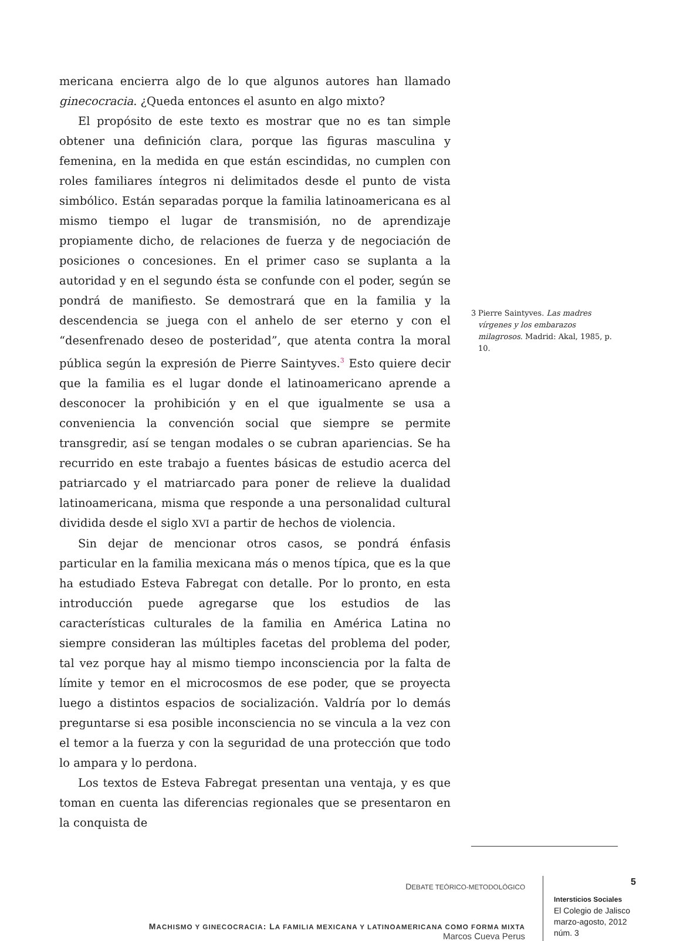mericana encierra algo de lo que algunos autores han llamado ginecocracia. ¿Queda entonces el asunto en algo mixto?
El propósito de este texto es mostrar que no es tan simple obtener una definición clara, porque las figuras masculina y femenina, en la medida en que están escindidas, no cumplen con roles familiares íntegros ni delimitados desde el punto de vista simbólico. Están separadas porque la familia latinoamericana es al mismo tiempo el lugar de transmisión, no de aprendizaje propiamente dicho, de relaciones de fuerza y de negociación de posiciones o concesiones. En el primer caso se suplanta a la autoridad y en el segundo ésta se confunde con el poder, según se pondrá de manifiesto. Se demostrará que en la familia y la descendencia se juega con el anhelo de ser eterno y con el “desenfrenado deseo de posteridad”, que atenta contra la moral pública según la expresión de Pierre Saintyves.<sup>3</sup> Esto quiere decir que la familia es el lugar donde el latinoamericano aprende a desconocer la prohibición y en el que igualmente se usa a conveniencia la convención social que siempre se permite transgredir, así se tengan modales o se cubran apariencias. Se ha recurrido en este trabajo a fuentes básicas de estudio acerca del patriarcado y el matriarcado para poner de relieve la dualidad latinoamericana, misma que responde a una personalidad cultural dividida desde el siglo XVI a partir de hechos de violencia.
Sin dejar de mencionar otros casos, se pondrá énfasis particular en la familia mexicana más o menos típica, que es la que ha estudiado Esteva Fabregat con detalle. Por lo pronto, en esta introducción puede agregarse que los estudios de las características culturales de la familia en América Latina no siempre consideran las múltiples facetas del problema del poder, tal vez porque hay al mismo tiempo inconsciencia por la falta de límite y temor en el microcosmos de ese poder, que se proyecta luego a distintos espacios de socialización. Valdría por lo demás preguntarse si esa posible inconsciencia no se vincula a la vez con el temor a la fuerza y con la seguridad de una protección que todo lo ampara y lo perdona.
Los textos de Esteva Fabregat presentan una ventaja, y es que toman en cuenta las diferencias regionales que se presentaron en la conquista de
3 Pierre Saintyves. Las madres vírgenes y los embarazos milagrosos. Madrid: Akal, 1985, p. 10.
DEBATE TEÓRICO-METODOLÓGICO
MACHISMO Y GINECOCRACIA: LA FAMILIA MEXICANA Y LATINOAMERICANA COMO FORMA MIXTA
Marcos Cueva Perus
5
Intersticios Sociales
El Colegio de Jalisco
marzo-agosto, 2012
núm. 3